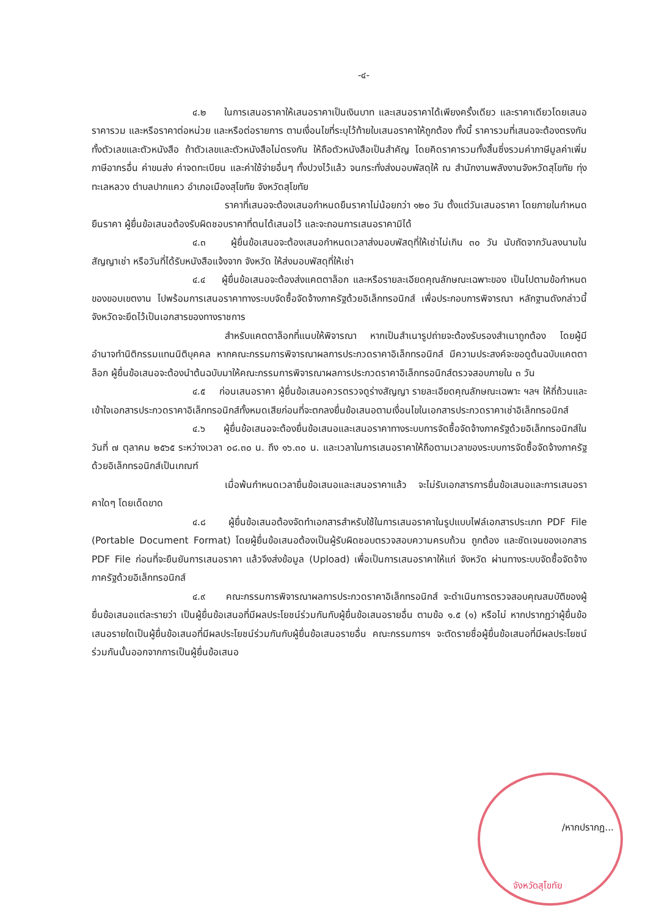-๔-
๔.๒ ในการเสนอราคาให้เสนอราคาเป็นเงินบาท และเสนอราคาได้เพียงครั้งเดียว และราคาเดียวโดยเสนอราคารวม และหรือราคาต่อหน่วย และหรือต่อรายการ ตามเงื่อนไขที่ระบุไว้ท้ายใบเสนอราคาให้ถูกต้อง ทั้งนี้ ราคารวมที่เสนอจะต้องตรงกันทั้งตัวเลขและตัวหนังสือ ถ้าตัวเลขและตัวหนังสือไม่ตรงกัน ให้ถือตัวหนังสือเป็นสำคัญ โดยคิดราคารวมทั้งสิ้นซึ่งรวมค่าภาษีมูลค่าเพิ่ม ภาษีอากรอื่น ค่าขนส่ง ค่าจดทะเบียน และค่าใช้จ่ายอื่นๆ ทั้งปวงไว้แล้ว จนกระทั่งส่งมอบพัสดุให้ ณ สำนักงานพลังงานจังหวัดสุโขทัย ทุ่งทะเลหลวง ตำบลปากแคว อำเภอเมืองสุโขทัย จังหวัดสุโขทัย
ราคาที่เสนอจะต้องเสนอกำหนดยืนราคาไม่น้อยกว่า ๑๒๐ วัน ตั้งแต่วันเสนอราคา โดยภายในกำหนดยืนราคา ผู้ยื่นข้อเสนอต้องรับผิดชอบราคาที่ตนได้เสนอไว้ และจะถอนการเสนอราคามิได้
๔.๓ ผู้ยื่นข้อเสนอจะต้องเสนอกำหนดเวลาส่งมอบพัสดุที่ให้เช่าไม่เกิน ๓๐ วัน นับถัดจากวันลงนามในสัญญาเช่า หรือวันที่ได้รับหนังสือแจ้งจาก จังหวัด ให้ส่งมอบพัสดุที่ให้เช่า
๔.๔ ผู้ยื่นข้อเสนอจะต้องส่งแคตตาล็อก และหรือรายละเอียดคุณลักษณะเฉพาะของ เป็นไปตามข้อกำหนดของขอบเขตงาน ไปพร้อมการเสนอราคาทางระบบจัดซื้อจัดจ้างภาครัฐด้วยอิเล็กทรอนิกส์ เพื่อประกอบการพิจารณา หลักฐานดังกล่าวนี้ จังหวัดจะยึดไว้เป็นเอกสารของทางราชการ
สำหรับแคตตาล็อกที่แนบให้พิจารณา หากเป็นสำเนารูปถ่ายจะต้องรับรองสำเนาถูกต้อง โดยผู้มีอำนาจทำนิติกรรมแทนนิติบุคคล หากคณะกรรมการพิจารณาผลการประกวดราคาอิเล็กทรอนิกส์ มีความประสงค์จะขอดูต้นฉบับแคตตาล็อก ผู้ยื่นข้อเสนอจะต้องนำต้นฉบับมาให้คณะกรรมการพิจารณาผลการประกวดราคาอิเล็กทรอนิกส์ตรวจสอบภายใน ๓ วัน
๔.๕ ก่อนเสนอราคา ผู้ยื่นข้อเสนอควรตรวจดูร่างสัญญา รายละเอียดคุณลักษณะเฉพาะ ฯลฯ ให้ถี่ถ้วนและเข้าใจเอกสารประกวดราคาอิเล็กทรอนิกส์ทั้งหมดเสียก่อนที่จะตกลงยื่นข้อเสนอตามเงื่อนไขในเอกสารประกวดราคาเช่าอิเล็กทรอนิกส์
๔.๖ ผู้ยื่นข้อเสนอจะต้องยื่นข้อเสนอและเสนอราคาทางระบบการจัดซื้อจัดจ้างภาครัฐด้วยอิเล็กทรอนิกส์ในวันที่ ๗ ตุลาคม ๒๕๖๕ ระหว่างเวลา ๐๘.๓๐ น. ถึง ๑๖.๓๐ น. และเวลาในการเสนอราคาให้ถือตามเวลาของระบบการจัดซื้อจัดจ้างภาครัฐด้วยอิเล็กทรอนิกส์เป็นเกณฑ์
เมื่อพ้นกำหนดเวลายื่นข้อเสนอและเสนอราคาแล้ว จะไม่รับเอกสารการยื่นข้อเสนอและการเสนอราคาใดๆ โดยเด็ดขาด
๔.๘ ผู้ยื่นข้อเสนอต้องจัดทำเอกสารสำหรับใช้ในการเสนอราคาในรูปแบบไฟล์เอกสารประเภท PDF File (Portable Document Format) โดยผู้ยื่นข้อเสนอต้องเป็นผู้รับผิดชอบตรวจสอบความครบถ้วน ถูกต้อง และชัดเจนของเอกสาร PDF File ก่อนที่จะยืนยันการเสนอราคา แล้วจึงส่งข้อมูล (Upload) เพื่อเป็นการเสนอราคาให้แก่ จังหวัด ผ่านทางระบบจัดซื้อจัดจ้างภาครัฐด้วยอิเล็กทรอนิกส์
๔.๙ คณะกรรมการพิจารณาผลการประกวดราคาอิเล็กทรอนิกส์ จะดำเนินการตรวจสอบคุณสมบัติของผู้ยื่นข้อเสนอแต่ละรายว่า เป็นผู้ยื่นข้อเสนอที่มีผลประโยชน์ร่วมกันกับผู้ยื่นข้อเสนอรายอื่น ตามข้อ ๑.๕ (๑) หรือไม่ หากปรากฏว่าผู้ยื่นข้อเสนอรายใดเป็นผู้ยื่นข้อเสนอที่มีผลประโยชน์ร่วมกันกับผู้ยื่นข้อเสนอรายอื่น คณะกรรมการฯ จะตัดรายชื่อผู้ยื่นข้อเสนอที่มีผลประโยชน์ร่วมกันนั้นออกจากการเป็นผู้ยื่นข้อเสนอ
/หากปรากฏ...
จังหวัดสุโขทัย